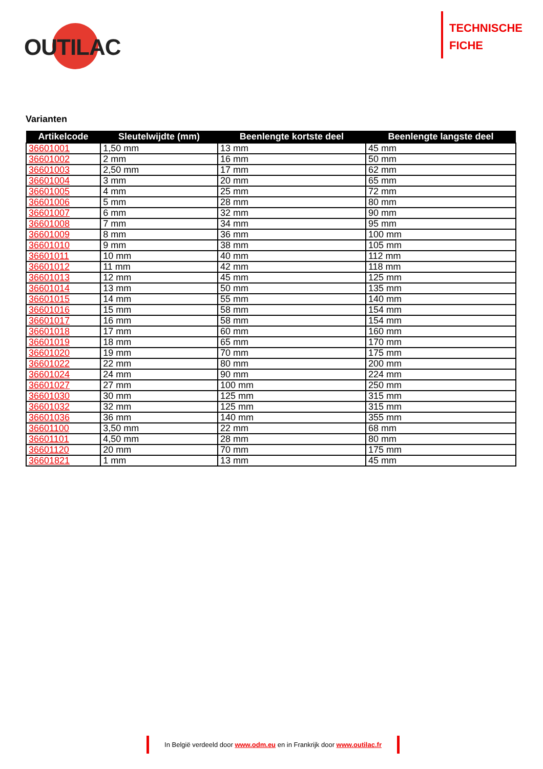OUTILAC
TECHNISCHE
FICHE
Varianten
| Artikelcode | Sleutelwijdte (mm) | Beenlengte kortste deel | Beenlengte langste deel |
| --- | --- | --- | --- |
| 36601001 | 1,50 mm | 13 mm | 45 mm |
| 36601002 | 2 mm | 16 mm | 50 mm |
| 36601003 | 2,50 mm | 17 mm | 62 mm |
| 36601004 | 3 mm | 20 mm | 65 mm |
| 36601005 | 4 mm | 25 mm | 72 mm |
| 36601006 | 5 mm | 28 mm | 80 mm |
| 36601007 | 6 mm | 32 mm | 90 mm |
| 36601008 | 7 mm | 34 mm | 95 mm |
| 36601009 | 8 mm | 36 mm | 100 mm |
| 36601010 | 9 mm | 38 mm | 105 mm |
| 36601011 | 10 mm | 40 mm | 112 mm |
| 36601012 | 11 mm | 42 mm | 118 mm |
| 36601013 | 12 mm | 45 mm | 125 mm |
| 36601014 | 13 mm | 50 mm | 135 mm |
| 36601015 | 14 mm | 55 mm | 140 mm |
| 36601016 | 15 mm | 58 mm | 154 mm |
| 36601017 | 16 mm | 58 mm | 154 mm |
| 36601018 | 17 mm | 60 mm | 160 mm |
| 36601019 | 18 mm | 65 mm | 170 mm |
| 36601020 | 19 mm | 70 mm | 175 mm |
| 36601022 | 22 mm | 80 mm | 200 mm |
| 36601024 | 24 mm | 90 mm | 224 mm |
| 36601027 | 27 mm | 100 mm | 250 mm |
| 36601030 | 30 mm | 125 mm | 315 mm |
| 36601032 | 32 mm | 125 mm | 315 mm |
| 36601036 | 36 mm | 140 mm | 355 mm |
| 36601100 | 3,50 mm | 22 mm | 68 mm |
| 36601101 | 4,50 mm | 28 mm | 80 mm |
| 36601120 | 20 mm | 70 mm | 175 mm |
| 36601821 | 1 mm | 13 mm | 45 mm |
In België verdeeld door www.odm.eu en in Frankrijk door www.outilac.fr